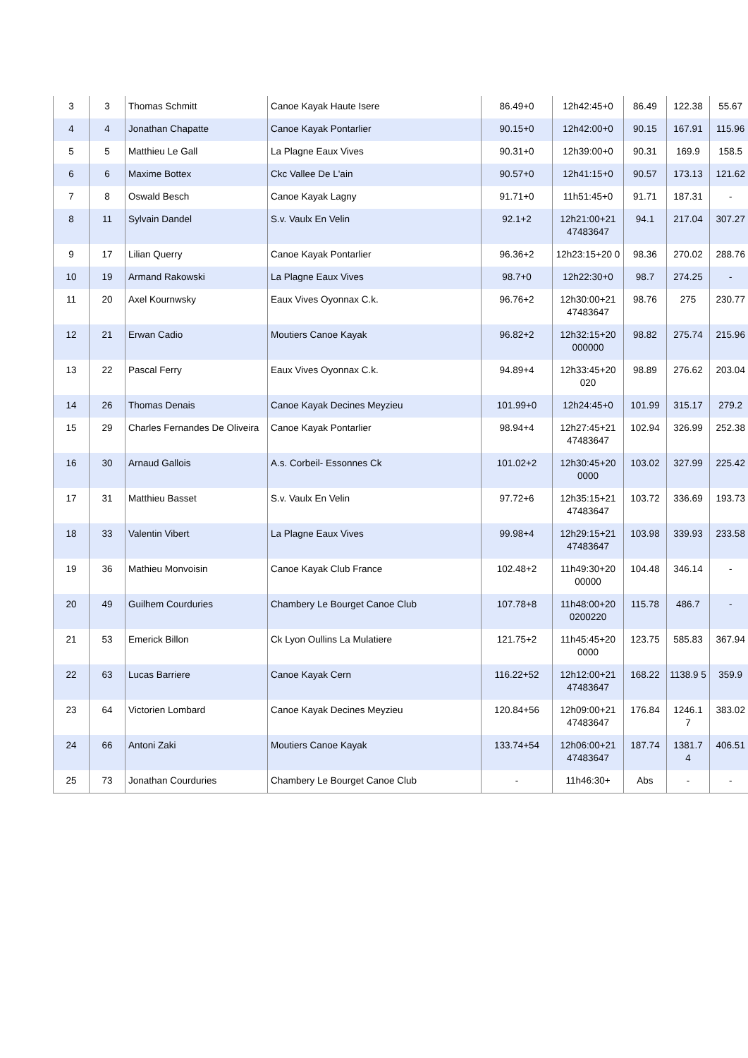| 3 | 3 | Thomas Schmitt | Canoe Kayak Haute Isere | 86.49+0 | 12h42:45+0 | 86.49 | 122.38 | 55.67 |
| 4 | 4 | Jonathan Chapatte | Canoe Kayak Pontarlier | 90.15+0 | 12h42:00+0 | 90.15 | 167.91 | 115.96 |
| 5 | 5 | Matthieu Le Gall | La Plagne Eaux Vives | 90.31+0 | 12h39:00+0 | 90.31 | 169.9 | 158.5 |
| 6 | 6 | Maxime Bottex | Ckc Vallee De L'ain | 90.57+0 | 12h41:15+0 | 90.57 | 173.13 | 121.62 |
| 7 | 8 | Oswald Besch | Canoe Kayak Lagny | 91.71+0 | 11h51:45+0 | 91.71 | 187.31 | - |
| 8 | 11 | Sylvain Dandel | S.v. Vaulx En Velin | 92.1+2 | 12h21:00+21 47483647 | 94.1 | 217.04 | 307.27 |
| 9 | 17 | Lilian Querry | Canoe Kayak Pontarlier | 96.36+2 | 12h23:15+20 0 | 98.36 | 270.02 | 288.76 |
| 10 | 19 | Armand Rakowski | La Plagne Eaux Vives | 98.7+0 | 12h22:30+0 | 98.7 | 274.25 | - |
| 11 | 20 | Axel Kournwsky | Eaux Vives Oyonnax C.k. | 96.76+2 | 12h30:00+21 47483647 | 98.76 | 275 | 230.77 |
| 12 | 21 | Erwan Cadio | Moutiers Canoe Kayak | 96.82+2 | 12h32:15+20 000000 | 98.82 | 275.74 | 215.96 |
| 13 | 22 | Pascal Ferry | Eaux Vives Oyonnax C.k. | 94.89+4 | 12h33:45+20 020 | 98.89 | 276.62 | 203.04 |
| 14 | 26 | Thomas Denais | Canoe Kayak Decines Meyzieu | 101.99+0 | 12h24:45+0 | 101.99 | 315.17 | 279.2 |
| 15 | 29 | Charles Fernandes De Oliveira | Canoe Kayak Pontarlier | 98.94+4 | 12h27:45+21 47483647 | 102.94 | 326.99 | 252.38 |
| 16 | 30 | Arnaud Gallois | A.s. Corbeil- Essonnes Ck | 101.02+2 | 12h30:45+20 0000 | 103.02 | 327.99 | 225.42 |
| 17 | 31 | Matthieu Basset | S.v. Vaulx En Velin | 97.72+6 | 12h35:15+21 47483647 | 103.72 | 336.69 | 193.73 |
| 18 | 33 | Valentin Vibert | La Plagne Eaux Vives | 99.98+4 | 12h29:15+21 47483647 | 103.98 | 339.93 | 233.58 |
| 19 | 36 | Mathieu Monvoisin | Canoe Kayak Club France | 102.48+2 | 11h49:30+20 00000 | 104.48 | 346.14 | - |
| 20 | 49 | Guilhem Courduries | Chambery Le Bourget Canoe Club | 107.78+8 | 11h48:00+20 0200220 | 115.78 | 486.7 | - |
| 21 | 53 | Emerick Billon | Ck Lyon Oullins La Mulatiere | 121.75+2 | 11h45:45+20 0000 | 123.75 | 585.83 | 367.94 |
| 22 | 63 | Lucas Barriere | Canoe Kayak Cern | 116.22+52 | 12h12:00+21 47483647 | 168.22 | 1138.9 5 | 359.9 |
| 23 | 64 | Victorien Lombard | Canoe Kayak Decines Meyzieu | 120.84+56 | 12h09:00+21 47483647 | 176.84 | 1246.1 7 | 383.02 |
| 24 | 66 | Antoni Zaki | Moutiers Canoe Kayak | 133.74+54 | 12h06:00+21 47483647 | 187.74 | 1381.7 4 | 406.51 |
| 25 | 73 | Jonathan Courduries | Chambery Le Bourget Canoe Club | - | 11h46:30+ | Abs | - | - |